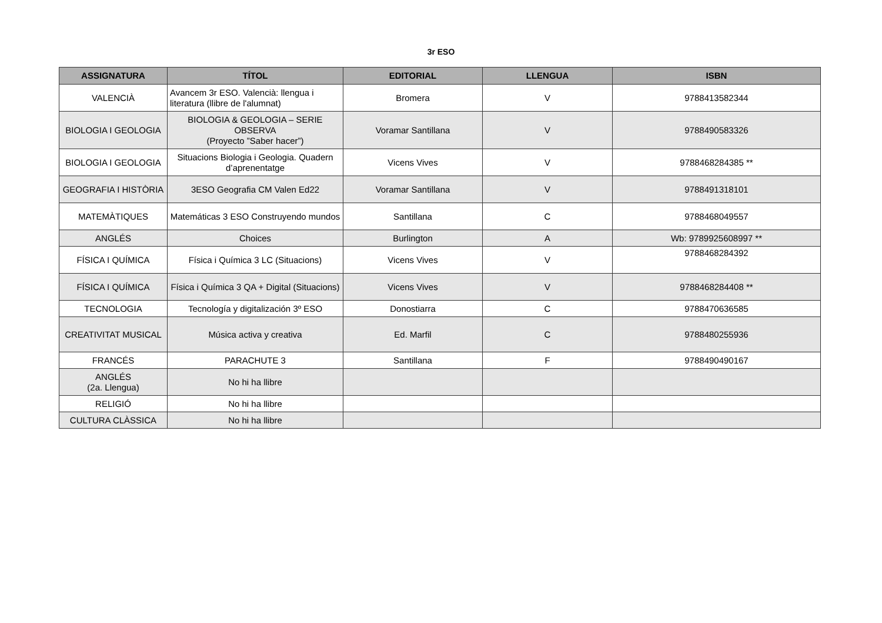3r ESO
| ASSIGNATURA | TÍTOL | EDITORIAL | LLENGUA | ISBN |
| --- | --- | --- | --- | --- |
| VALENCIÀ | Avancem 3r ESO. Valencià: llengua i literatura (llibre de l'alumnat) | Bromera | V | 9788413582344 |
| BIOLOGIA I GEOLOGIA | BIOLOGIA & GEOLOGIA – SERIE OBSERVA (Proyecto ”Saber hacer”) | Voramar Santillana | V | 9788490583326 |
| BIOLOGIA I GEOLOGIA | Situacions Biologia i Geologia. Quadern d’aprenentatge | Vicens Vives | V | 9788468284385 ** |
| GEOGRAFIA I HISTÒRIA | 3ESO Geografia CM Valen Ed22 | Voramar Santillana | V | 9788491318101 |
| MATEMÀTIQUES | Matemáticas 3 ESO Construyendo mundos | Santillana | C | 9788468049557 |
| ANGLÉS | Choices | Burlington | A | Wb: 9789925608997 ** |
| FÍSICA I QUÍMICA | Física i Química 3 LC (Situacions) | Vicens Vives | V | 9788468284392 |
| FÍSICA I QUÍMICA | Física i Química 3 QA + Digital (Situacions) | Vicens Vives | V | 9788468284408 ** |
| TECNOLOGIA | Tecnología y digitalización 3º ESO | Donostiarra | C | 9788470636585 |
| CREATIVITAT MUSICAL | Música activa y creativa | Ed. Marfil | C | 9788480255936 |
| FRANCÉS | PARACHUTE 3 | Santillana | F | 9788490490167 |
| ANGLÉS (2a. Llengua) | No hi ha llibre | | | |
| RELIGIÓ | No hi ha llibre | | | |
| CULTURA CLÀSSICA | No hi ha llibre | | | |